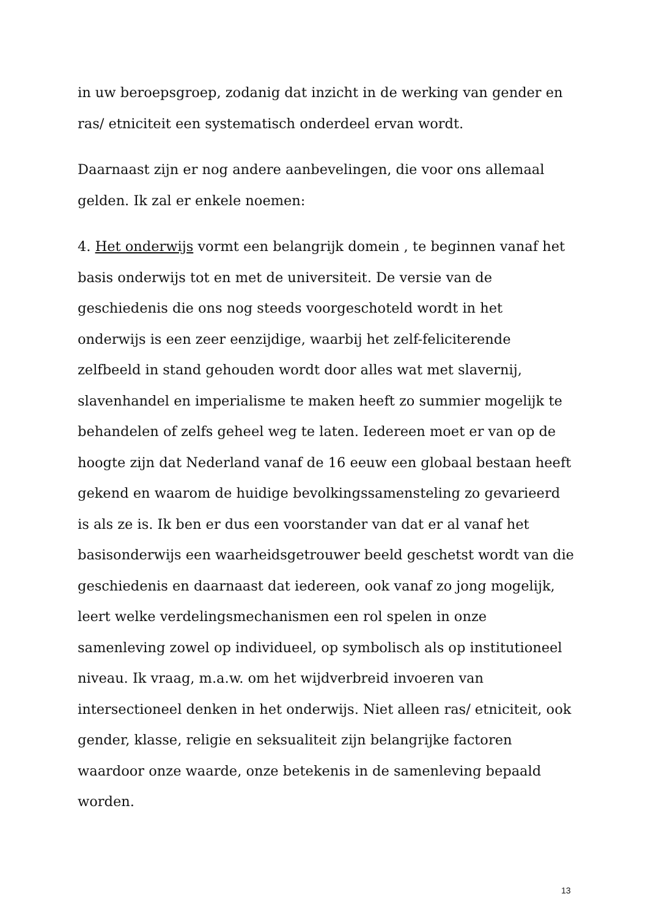in uw beroepsgroep, zodanig dat inzicht in de werking van gender en ras/ etniciteit een systematisch onderdeel ervan wordt.
Daarnaast zijn er nog andere aanbevelingen, die voor ons allemaal gelden. Ik zal er enkele noemen:
4. Het onderwijs vormt een belangrijk domein , te beginnen vanaf het basis onderwijs tot en met de universiteit. De versie van de geschiedenis die ons nog steeds voorgeschoteld wordt in het onderwijs is een zeer eenzijdige, waarbij het zelf-feliciterende zelfbeeld in stand gehouden wordt door alles wat met slavernij, slavenhandel en imperialisme te maken heeft zo summier mogelijk te behandelen of zelfs geheel weg te laten. Iedereen moet er van op de hoogte zijn dat Nederland vanaf de 16 eeuw een globaal bestaan heeft gekend en waarom de huidige bevolkingssamensteling zo gevarieerd is als ze is. Ik ben er dus een voorstander van dat er al vanaf het basisonderwijs een waarheidsgetrouwer beeld geschetst wordt van die geschiedenis en daarnaast dat iedereen, ook vanaf zo jong mogelijk, leert welke verdelingsmechanismen een rol spelen in onze samenleving zowel op individueel, op symbolisch als op institutioneel niveau. Ik vraag, m.a.w. om het wijdverbreid invoeren van intersectioneel denken in het onderwijs. Niet alleen ras/ etniciteit, ook gender, klasse, religie en seksualiteit zijn belangrijke factoren waardoor onze waarde, onze betekenis in de samenleving bepaald worden.
13